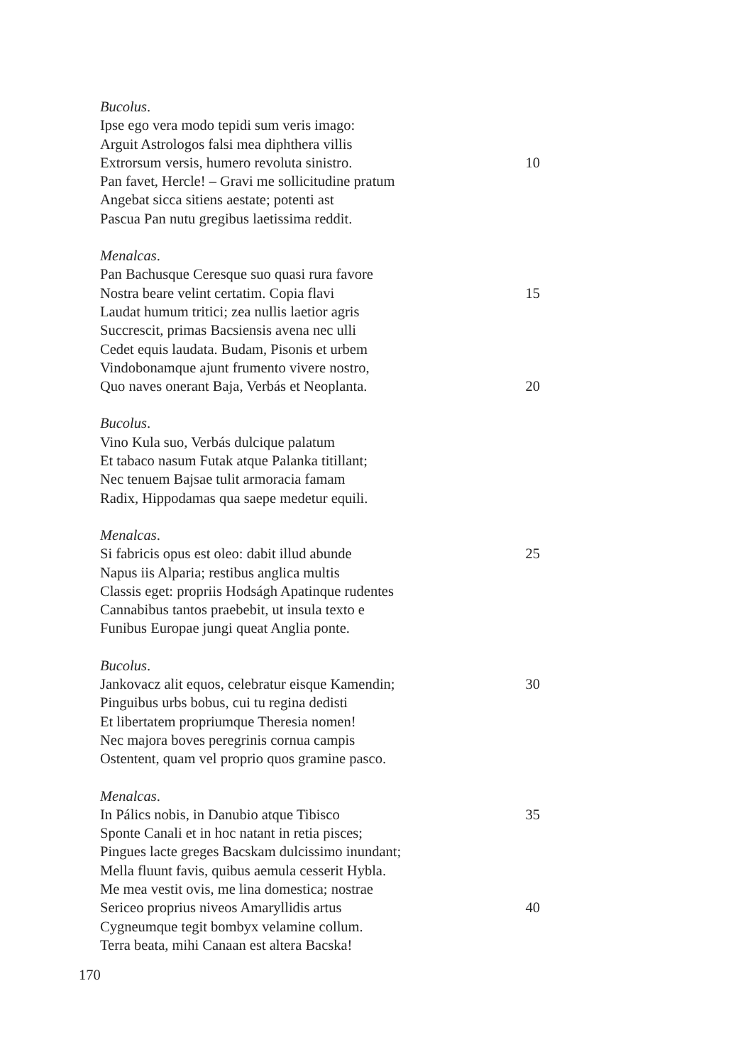Bucolus.
Ipse ego vera modo tepidi sum veris imago:
Arguit Astrologos falsi mea diphthera villis
Extrorsum versis, humero revoluta sinistro. 10
Pan favet, Hercle! – Gravi me sollicitudine pratum
Angebat sicca sitiens aestate; potenti ast
Pascua Pan nutu gregibus laetissima reddit.
Menalcas.
Pan Bachusque Ceresque suo quasi rura favore
Nostra beare velint certatim. Copia flavi 15
Laudat humum tritici; zea nullis laetior agris
Succrescit, primas Bacsiensis avena nec ulli
Cedet equis laudata. Budam, Pisonis et urbem
Vindobonamque ajunt frumento vivere nostro,
Quo naves onerant Baja, Verbás et Neoplanta. 20
Bucolus.
Vino Kula suo, Verbás dulcique palatum
Et tabaco nasum Futak atque Palanka titillant;
Nec tenuem Bajsae tulit armoracia famam
Radix, Hippodamas qua saepe medetur equili.
Menalcas.
Si fabricis opus est oleo: dabit illud abunde 25
Napus iis Alparia; restibus anglica multis
Classis eget: propriis Hodságh Apatinque rudentes
Cannabibus tantos praebebit, ut insula texto e
Funibus Europae jungi queat Anglia ponte.
Bucolus.
Jankovacz alit equos, celebratur eisque Kamendin; 30
Pinguibus urbs bobus, cui tu regina dedisti
Et libertatem propriumque Theresia nomen!
Nec majora boves peregrinis cornua campis
Ostentent, quam vel proprio quos gramine pasco.
Menalcas.
In Pálics nobis, in Danubio atque Tibisco 35
Sponte Canali et in hoc natant in retia pisces;
Pingues lacte greges Bacskam dulcissimo inundant;
Mella fluunt favis, quibus aemula cesserit Hybla.
Me mea vestit ovis, me lina domestica; nostrae
Sericeo proprius niveos Amaryllidis artus 40
Cygneumque tegit bombyx velamine collum.
Terra beata, mihi Canaan est altera Bacska!
170